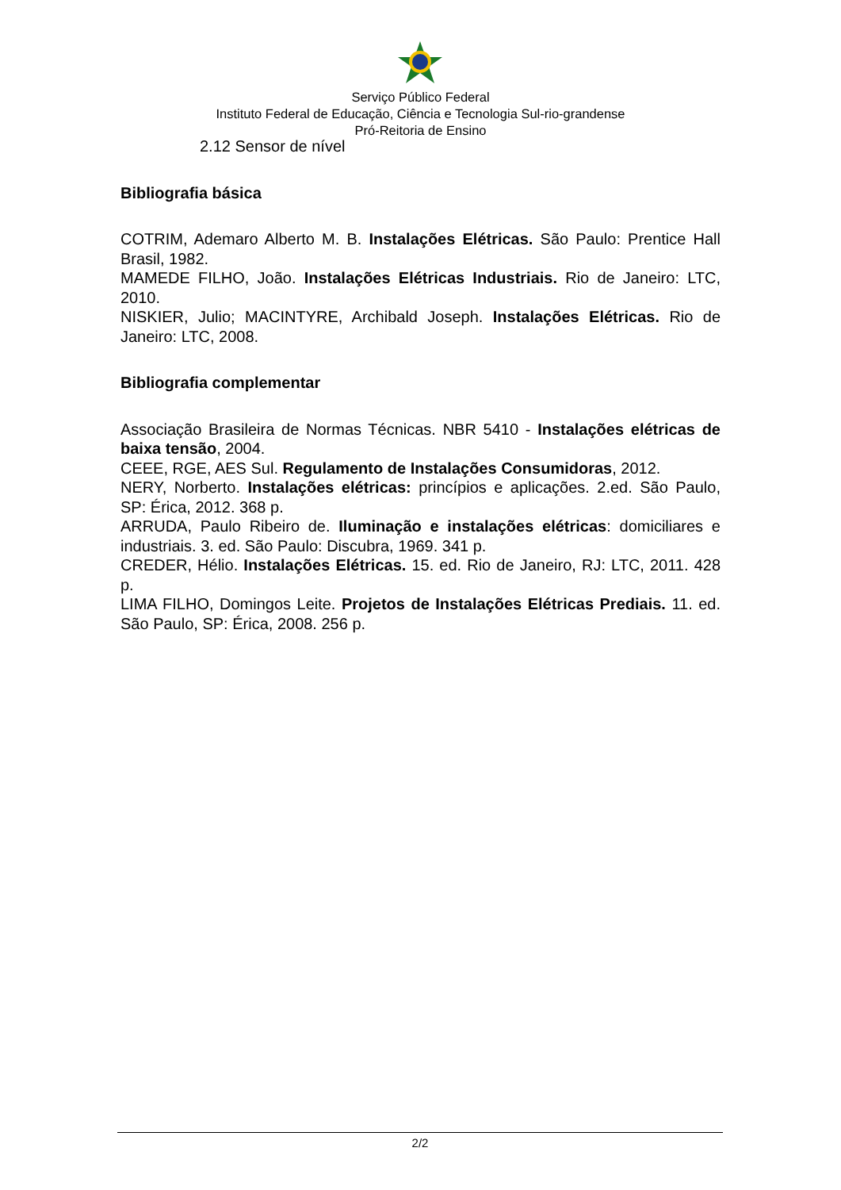Serviço Público Federal
Instituto Federal de Educação, Ciência e Tecnologia Sul-rio-grandense
Pró-Reitoria de Ensino
2.12 Sensor de nível
Bibliografia básica
COTRIM, Ademaro Alberto M. B. Instalações Elétricas. São Paulo: Prentice Hall Brasil, 1982.
MAMEDE FILHO, João. Instalações Elétricas Industriais. Rio de Janeiro: LTC, 2010.
NISKIER, Julio; MACINTYRE, Archibald Joseph. Instalações Elétricas. Rio de Janeiro: LTC, 2008.
Bibliografia complementar
Associação Brasileira de Normas Técnicas. NBR 5410 - Instalações elétricas de baixa tensão, 2004.
CEEE, RGE, AES Sul. Regulamento de Instalações Consumidoras, 2012.
NERY, Norberto. Instalações elétricas: princípios e aplicações. 2.ed. São Paulo, SP: Érica, 2012. 368 p.
ARRUDA, Paulo Ribeiro de. Iluminação e instalações elétricas: domiciliares e industriais. 3. ed. São Paulo: Discubra, 1969. 341 p.
CREDER, Hélio. Instalações Elétricas. 15. ed. Rio de Janeiro, RJ: LTC, 2011. 428 p.
LIMA FILHO, Domingos Leite. Projetos de Instalações Elétricas Prediais. 11. ed. São Paulo, SP: Érica, 2008. 256 p.
2/2